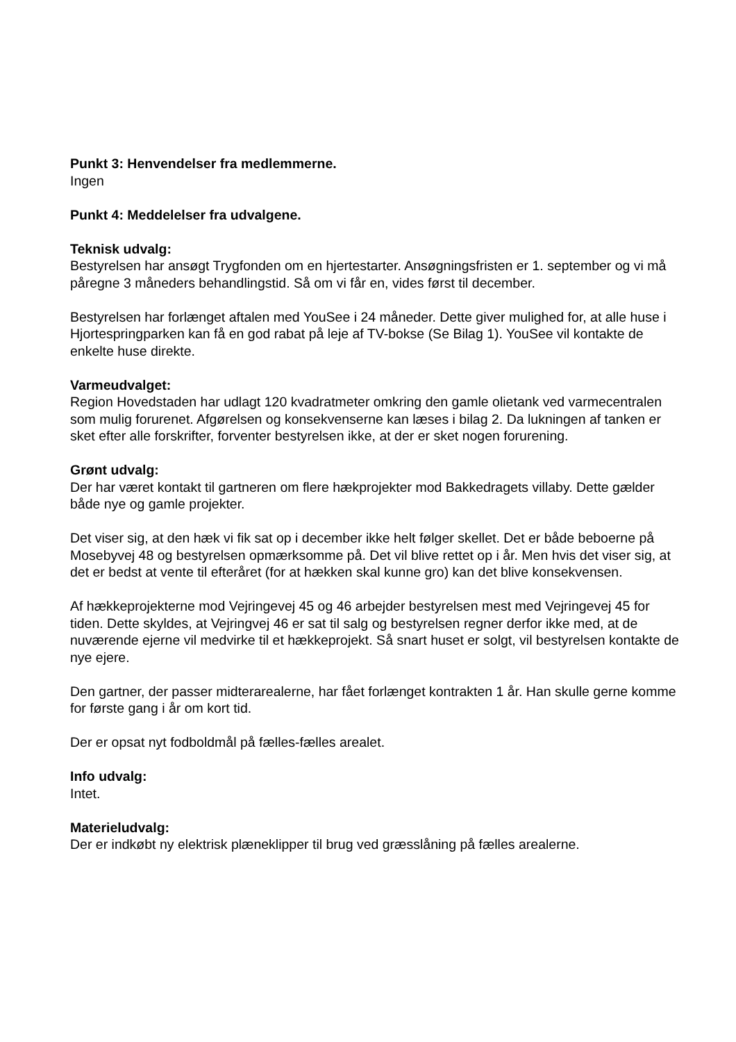Punkt 3: Henvendelser fra medlemmerne.
Ingen
Punkt 4: Meddelelser fra udvalgene.
Teknisk udvalg:
Bestyrelsen har ansøgt Trygfonden om en hjertestarter. Ansøgningsfristen er 1. september og vi må påregne 3 måneders behandlingstid. Så om vi får en, vides først til december.
Bestyrelsen har forlænget aftalen med YouSee i 24 måneder. Dette giver mulighed for, at alle huse i Hjortespringparken kan få en god rabat på leje af TV-bokse (Se Bilag 1). YouSee vil kontakte de enkelte huse direkte.
Varmeudvalget:
Region Hovedstaden har udlagt 120 kvadratmeter omkring den gamle olietank ved varmecentralen som mulig forurenet. Afgørelsen og konsekvenserne kan læses i bilag 2. Da lukningen af tanken er sket efter alle forskrifter, forventer bestyrelsen ikke, at der er sket nogen forurening.
Grønt udvalg:
Der har været kontakt til gartneren om flere hækprojekter mod Bakkedragets villaby. Dette gælder både nye og gamle projekter.
Det viser sig, at den hæk vi fik sat op i december ikke helt følger skellet. Det er både beboerne på Mosebyvej 48 og bestyrelsen opmærksomme på. Det vil blive rettet op i år. Men hvis det viser sig, at det er bedst at vente til efteråret (for at hækken skal kunne gro) kan det blive konsekvensen.
Af hækkeprojekterne mod Vejringevej 45 og 46 arbejder bestyrelsen mest med Vejringevej 45 for tiden. Dette skyldes, at Vejringvej 46 er sat til salg og bestyrelsen regner derfor ikke med, at de nuværende ejerne vil medvirke til et hækkeprojekt. Så snart huset er solgt, vil bestyrelsen kontakte de nye ejere.
Den gartner, der passer midterarealerne, har fået forlænget kontrakten 1 år. Han skulle gerne komme for første gang i år om kort tid.
Der er opsat nyt fodboldmål på fælles-fælles arealet.
Info udvalg:
Intet.
Materieludvalg:
Der er indkøbt ny elektrisk plæneklipper til brug ved græsslåning på fælles arealerne.